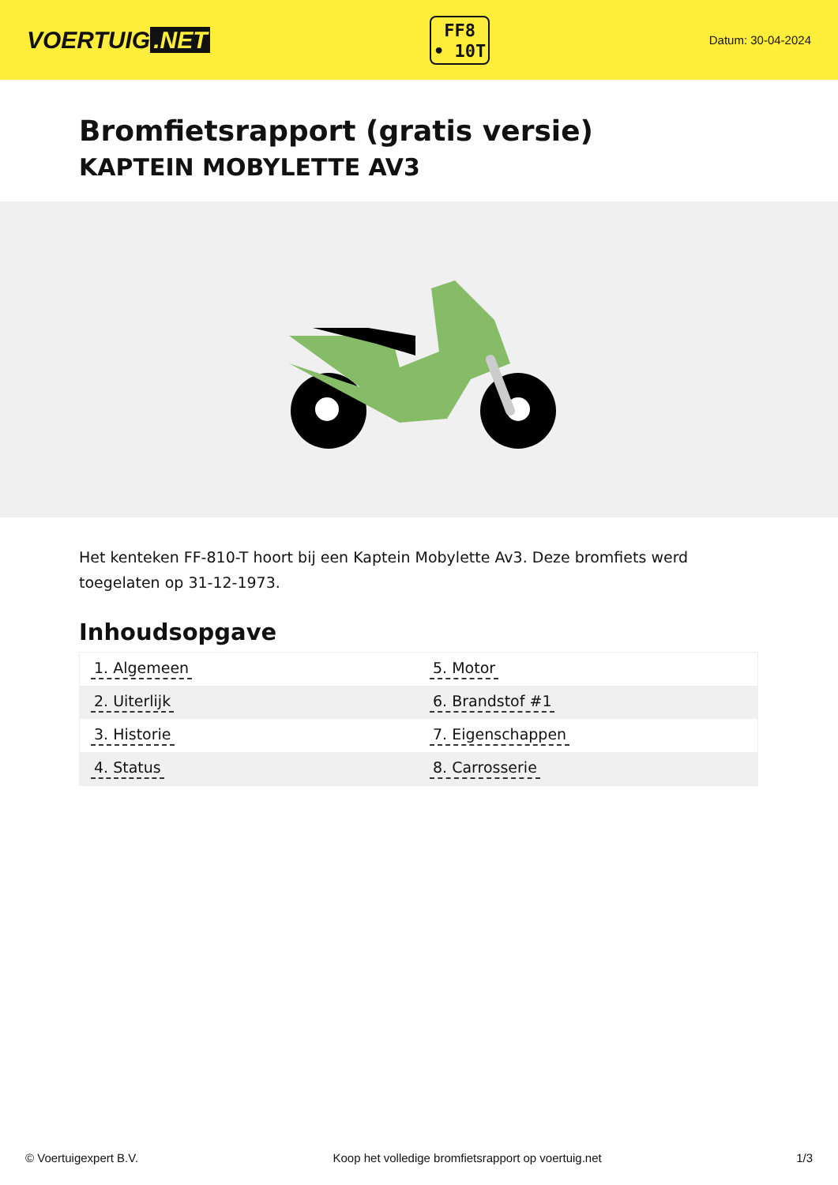VOERTUIG.NET
FF8
• 10T
Datum: 30-04-2024
Bromfietsrapport (gratis versie)
KAPTEIN MOBYLETTE AV3
Het kenteken FF-810-T hoort bij een Kaptein Mobylette Av3. Deze bromfiets werd toegelaten op 31-12-1973.
Inhoudsopgave
| 1. Algemeen | 5. Motor |
| 2. Uiterlijk | 6. Brandstof #1 |
| 3. Historie | 7. Eigenschappen |
| 4. Status | 8. Carrosserie |
© Voertuigexpert B.V. Koop het volledige bromfietsrapport op voertuig.net 1/3